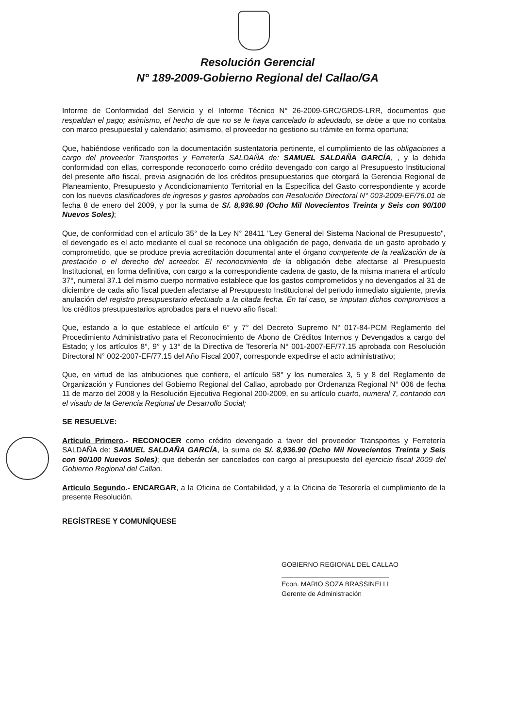Resolución Gerencial
N° 189-2009-Gobierno Regional del Callao/GA
Informe de Conformidad del Servicio y el Informe Técnico N° 26-2009-GRC/GRDS-LRR, documentos que respaldan el pago; asimismo, el hecho de que no se le haya cancelado lo adeudado, se debe a que no contaba con marco presupuestal y calendario; asimismo, el proveedor no gestiono su trámite en forma oportuna;
Que, habiéndose verificado con la documentación sustentatoria pertinente, el cumplimiento de las obligaciones a cargo del proveedor Transportes y Ferretería SALDAÑA de: SAMUEL SALDAÑA GARCÍA, , y la debida conformidad con ellas, corresponde reconocerlo como crédito devengado con cargo al Presupuesto Institucional del presente año fiscal, previa asignación de los créditos presupuestarios que otorgará la Gerencia Regional de Planeamiento, Presupuesto y Acondicionamiento Territorial en la Específica del Gasto correspondiente y acorde con los nuevos clasificadores de ingresos y gastos aprobados con Resolución Directoral N° 003-2009-EF/76.01 de fecha 8 de enero del 2009, y por la suma de S/. 8,936.90 (Ocho Mil Novecientos Treinta y Seis con 90/100 Nuevos Soles);
Que, de conformidad con el artículo 35° de la Ley N° 28411 "Ley General del Sistema Nacional de Presupuesto", el devengado es el acto mediante el cual se reconoce una obligación de pago, derivada de un gasto aprobado y comprometido, que se produce previa acreditación documental ante el órgano competente de la realización de la prestación o el derecho del acreedor. El reconocimiento de la obligación debe afectarse al Presupuesto Institucional, en forma definitiva, con cargo a la correspondiente cadena de gasto, de la misma manera el artículo 37°, numeral 37.1 del mismo cuerpo normativo establece que los gastos comprometidos y no devengados al 31 de diciembre de cada año fiscal pueden afectarse al Presupuesto Institucional del periodo inmediato siguiente, previa anulación del registro presupuestario efectuado a la citada fecha. En tal caso, se imputan dichos compromisos a los créditos presupuestarios aprobados para el nuevo año fiscal;
Que, estando a lo que establece el artículo 6° y 7° del Decreto Supremo N° 017-84-PCM Reglamento del Procedimiento Administrativo para el Reconocimiento de Abono de Créditos Internos y Devengados a cargo del Estado; y los artículos 8°, 9° y 13° de la Directiva de Tesorería N° 001-2007-EF/77.15 aprobada con Resolución Directoral N° 002-2007-EF/77.15 del Año Fiscal 2007, corresponde expedirse el acto administrativo;
Que, en virtud de las atribuciones que confiere, el artículo 58° y los numerales 3, 5 y 8 del Reglamento de Organización y Funciones del Gobierno Regional del Callao, aprobado por Ordenanza Regional N° 006 de fecha 11 de marzo del 2008 y la Resolución Ejecutiva Regional 200-2009, en su artículo cuarto, numeral 7, contando con el visado de la Gerencia Regional de Desarrollo Social;
SE RESUELVE:
Artículo Primero.- RECONOCER como crédito devengado a favor del proveedor Transportes y Ferretería SALDAÑA de: SAMUEL SALDAÑA GARCÍA, la suma de S/. 8,936.90 (Ocho Mil Novecientos Treinta y Seis con 90/100 Nuevos Soles); que deberán ser cancelados con cargo al presupuesto del ejercicio fiscal 2009 del Gobierno Regional del Callao.
Artículo Segundo.- ENCARGAR, a la Oficina de Contabilidad, y a la Oficina de Tesorería el cumplimiento de la presente Resolución.
REGÍSTRESE Y COMUNÍQUESE
GOBIERNO REGIONAL DEL CALLAO
Econ. MARIO SOZA BRASSINELLI
Gerente de Administración